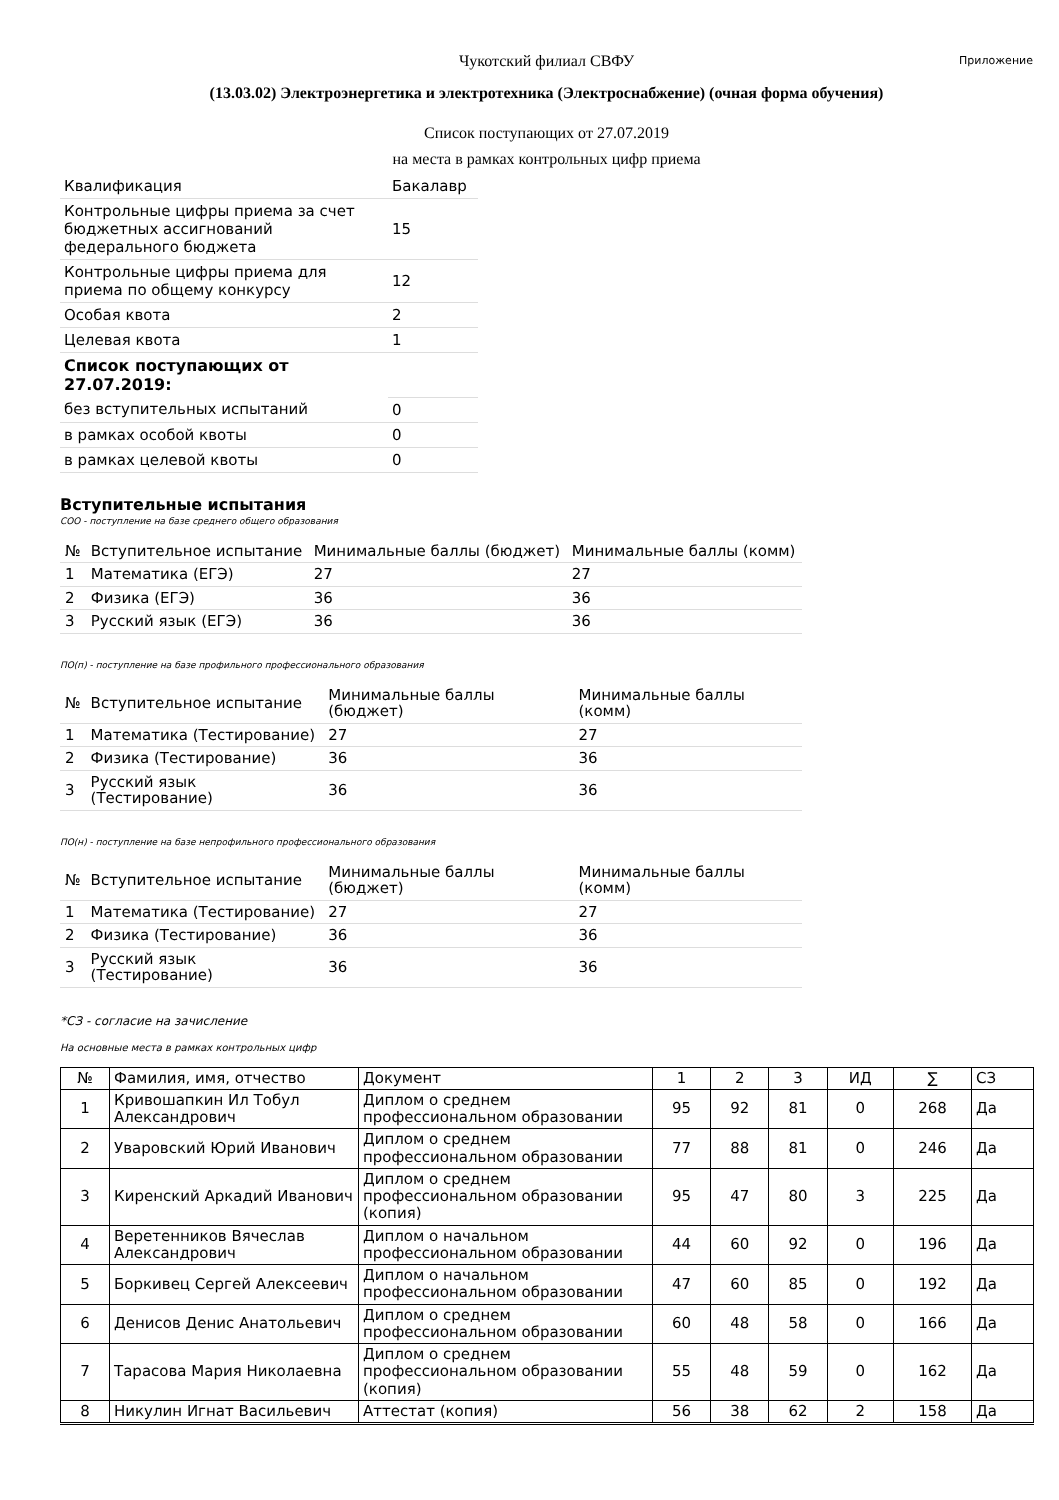Приложение
Чукотский филиал СВФУ
(13.03.02) Электроэнергетика и электротехника (Электроснабжение) (очная форма обучения)
Список поступающих от 27.07.2019
на места в рамках контрольных цифр приема
| Квалификация | Бакалавр |
| Контрольные цифры приема за счет бюджетных ассигнований федерального бюджета | 15 |
| Контрольные цифры приема для приема по общему конкурсу | 12 |
| Особая квота | 2 |
| Целевая квота | 1 |
| Список поступающих от 27.07.2019: | |
| без вступительных испытаний | 0 |
| в рамках особой квоты | 0 |
| в рамках целевой квоты | 0 |
Вступительные испытания
СОО - поступление на базе среднего общего образования
| № | Вступительное испытание | Минимальные баллы (бюджет) | Минимальные баллы (комм) |
| --- | --- | --- | --- |
| 1 | Математика (ЕГЭ) | 27 | 27 |
| 2 | Физика (ЕГЭ) | 36 | 36 |
| 3 | Русский язык (ЕГЭ) | 36 | 36 |
ПО(п) - поступление на базе профильного профессионального образования
| № | Вступительное испытание | Минимальные баллы (бюджет) | Минимальные баллы (комм) |
| --- | --- | --- | --- |
| 1 | Математика (Тестирование) | 27 | 27 |
| 2 | Физика (Тестирование) | 36 | 36 |
| 3 | Русский язык (Тестирование) | 36 | 36 |
ПО(н) - поступление на базе непрофильного профессионального образования
| № | Вступительное испытание | Минимальные баллы (бюджет) | Минимальные баллы (комм) |
| --- | --- | --- | --- |
| 1 | Математика (Тестирование) | 27 | 27 |
| 2 | Физика (Тестирование) | 36 | 36 |
| 3 | Русский язык (Тестирование) | 36 | 36 |
*СЗ - согласие на зачисление
На основные места в рамках контрольных цифр
| № | Фамилия, имя, отчество | Документ | 1 | 2 | 3 | ИД | ∑ | СЗ |
| --- | --- | --- | --- | --- | --- | --- | --- | --- |
| 1 | Кривошапкин Ил Тобул Александрович | Диплом о среднем профессиональном образовании | 95 | 92 | 81 | 0 | 268 | Да |
| 2 | Уваровский Юрий Иванович | Диплом о среднем профессиональном образовании | 77 | 88 | 81 | 0 | 246 | Да |
| 3 | Киренский Аркадий Иванович | Диплом о среднем профессиональном образовании (копия) | 95 | 47 | 80 | 3 | 225 | Да |
| 4 | Веретенников Вячеслав Александрович | Диплом о начальном профессиональном образовании | 44 | 60 | 92 | 0 | 196 | Да |
| 5 | Боркивец Сергей Алексеевич | Диплом о начальном профессиональном образовании | 47 | 60 | 85 | 0 | 192 | Да |
| 6 | Денисов Денис Анатольевич | Диплом о среднем профессиональном образовании | 60 | 48 | 58 | 0 | 166 | Да |
| 7 | Тарасова Мария Николаевна | Диплом о среднем профессиональном образовании (копия) | 55 | 48 | 59 | 0 | 162 | Да |
| 8 | Никулин Игнат Васильевич | Аттестат (копия) | 56 | 38 | 62 | 2 | 158 | Да |